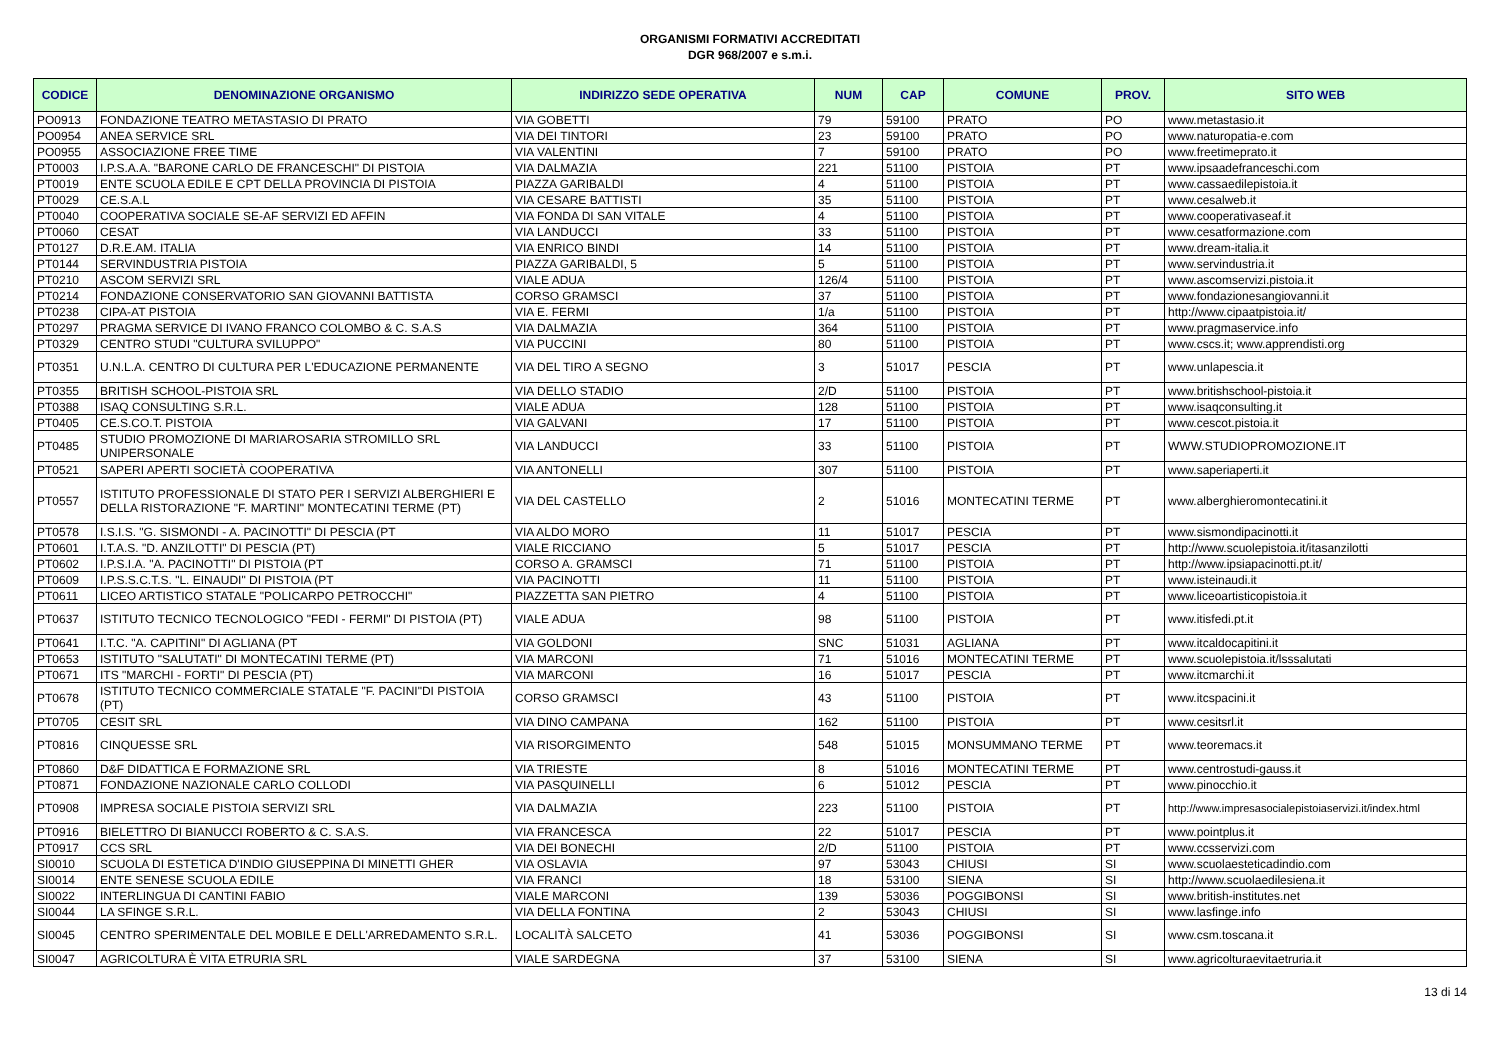ORGANISMI FORMATIVI ACCREDITATI
DGR 968/2007 e s.m.i.
| CODICE | DENOMINAZIONE ORGANISMO | INDIRIZZO SEDE OPERATIVA | NUM | CAP | COMUNE | PROV. | SITO WEB |
| --- | --- | --- | --- | --- | --- | --- | --- |
| PO0913 | FONDAZIONE TEATRO METASTASIO DI PRATO | VIA GOBETTI | 79 | 59100 | PRATO | PO | www.metastasio.it |
| PO0954 | ANEA SERVICE SRL | VIA DEI TINTORI | 23 | 59100 | PRATO | PO | www.naturopatia-e.com |
| PO0955 | ASSOCIAZIONE FREE TIME | VIA VALENTINI | 7 | 59100 | PRATO | PO | www.freetimeprato.it |
| PT0003 | I.P.S.A.A. "BARONE CARLO DE FRANCESCHI" DI PISTOIA | VIA DALMAZIA | 221 | 51100 | PISTOIA | PT | www.ipsaadefranceschi.com |
| PT0019 | ENTE SCUOLA EDILE E CPT DELLA PROVINCIA DI PISTOIA | PIAZZA GARIBALDI | 4 | 51100 | PISTOIA | PT | www.cassaedilepistoia.it |
| PT0029 | CE.S.A.L | VIA CESARE BATTISTI | 35 | 51100 | PISTOIA | PT | www.cesalweb.it |
| PT0040 | COOPERATIVA SOCIALE SE-AF SERVIZI ED AFFIN | VIA FONDA DI SAN VITALE | 4 | 51100 | PISTOIA | PT | www.cooperativaseaf.it |
| PT0060 | CESAT | VIA LANDUCCI | 33 | 51100 | PISTOIA | PT | www.cesatformazione.com |
| PT0127 | D.R.E.AM. ITALIA | VIA ENRICO BINDI | 14 | 51100 | PISTOIA | PT | www.dream-italia.it |
| PT0144 | SERVINDUSTRIA PISTOIA | PIAZZA GARIBALDI, 5 | 5 | 51100 | PISTOIA | PT | www.servindustria.it |
| PT0210 | ASCOM SERVIZI SRL | VIALE ADUA | 126/4 | 51100 | PISTOIA | PT | www.ascomservizi.pistoia.it |
| PT0214 | FONDAZIONE CONSERVATORIO SAN GIOVANNI BATTISTA | CORSO GRAMSCI | 37 | 51100 | PISTOIA | PT | www.fondazionesangiovanni.it |
| PT0238 | CIPA-AT PISTOIA | VIA E. FERMI | 1/a | 51100 | PISTOIA | PT | http://www.cipaatpistoia.it/ |
| PT0297 | PRAGMA SERVICE DI IVANO FRANCO COLOMBO & C. S.A.S | VIA DALMAZIA | 364 | 51100 | PISTOIA | PT | www.pragmaservice.info |
| PT0329 | CENTRO STUDI "CULTURA SVILUPPO" | VIA PUCCINI | 80 | 51100 | PISTOIA | PT | www.cscs.it; www.apprendisti.org |
| PT0351 | U.N.L.A. CENTRO DI CULTURA PER L'EDUCAZIONE PERMANENTE | VIA DEL TIRO A SEGNO | 3 | 51017 | PESCIA | PT | www.unlapescia.it |
| PT0355 | BRITISH SCHOOL-PISTOIA SRL | VIA DELLO STADIO | 2/D | 51100 | PISTOIA | PT | www.britishschool-pistoia.it |
| PT0388 | ISAQ CONSULTING S.R.L. | VIALE ADUA | 128 | 51100 | PISTOIA | PT | www.isaqconsulting.it |
| PT0405 | CE.S.CO.T. PISTOIA | VIA GALVANI | 17 | 51100 | PISTOIA | PT | www.cescot.pistoia.it |
| PT0485 | STUDIO PROMOZIONE DI MARIAROSARIA STROMILLO SRL UNIPERSONALE | VIA LANDUCCI | 33 | 51100 | PISTOIA | PT | WWW.STUDIOPROMOZIONE.IT |
| PT0521 | SAPERI APERTI SOCIETÀ COOPERATIVA | VIA ANTONELLI | 307 | 51100 | PISTOIA | PT | www.saperiaperti.it |
| PT0557 | ISTITUTO PROFESSIONALE DI STATO PER I SERVIZI ALBERGHIERI E DELLA RISTORAZIONE "F. MARTINI" MONTECATINI TERME (PT) | VIA DEL CASTELLO | 2 | 51016 | MONTECATINI TERME | PT | www.alberghieromontecatini.it |
| PT0578 | I.S.I.S. "G. SISMONDI - A. PACINOTTI" DI PESCIA (PT | VIA ALDO MORO | 11 | 51017 | PESCIA | PT | www.sismondipacinotti.it |
| PT0601 | I.T.A.S. "D. ANZILOTTI" DI PESCIA (PT) | VIALE RICCIANO | 5 | 51017 | PESCIA | PT | http://www.scuolepistoia.it/itasanzilotti |
| PT0602 | I.P.S.I.A. "A. PACINOTTI" DI PISTOIA (PT | CORSO A. GRAMSCI | 71 | 51100 | PISTOIA | PT | http://www.ipsiapacinotti.pt.it/ |
| PT0609 | I.P.S.S.C.T.S. "L. EINAUDI" DI PISTOIA (PT | VIA PACINOTTI | 11 | 51100 | PISTOIA | PT | www.isteinaudi.it |
| PT0611 | LICEO ARTISTICO STATALE "POLICARPO PETROCCHI" | PIAZZETTA SAN PIETRO | 4 | 51100 | PISTOIA | PT | www.liceoartisticopistoia.it |
| PT0637 | ISTITUTO TECNICO TECNOLOGICO "FEDI - FERMI" DI PISTOIA (PT) | VIALE ADUA | 98 | 51100 | PISTOIA | PT | www.itisfedi.pt.it |
| PT0641 | I.T.C. "A. CAPITINI" DI AGLIANA (PT | VIA GOLDONI | SNC | 51031 | AGLIANA | PT | www.itcaldocapitini.it |
| PT0653 | ISTITUTO "SALUTATI" DI MONTECATINI TERME (PT) | VIA MARCONI | 71 | 51016 | MONTECATINI TERME | PT | www.scuolepistoia.it/lsssalutati |
| PT0671 | ITS "MARCHI - FORTI" DI PESCIA (PT) | VIA MARCONI | 16 | 51017 | PESCIA | PT | www.itcmarchi.it |
| PT0678 | ISTITUTO TECNICO COMMERCIALE STATALE "F. PACINI"DI PISTOIA (PT) | CORSO GRAMSCI | 43 | 51100 | PISTOIA | PT | www.itcspacini.it |
| PT0705 | CESIT SRL | VIA DINO CAMPANA | 162 | 51100 | PISTOIA | PT | www.cesitsrl.it |
| PT0816 | CINQUESSE SRL | VIA RISORGIMENTO | 548 | 51015 | MONSUMMANO TERME | PT | www.teoremacs.it |
| PT0860 | D&F DIDATTICA E FORMAZIONE SRL | VIA TRIESTE | 8 | 51016 | MONTECATINI TERME | PT | www.centrostudi-gauss.it |
| PT0871 | FONDAZIONE NAZIONALE CARLO COLLODI | VIA PASQUINELLI | 6 | 51012 | PESCIA | PT | www.pinocchio.it |
| PT0908 | IMPRESA SOCIALE PISTOIA SERVIZI SRL | VIA DALMAZIA | 223 | 51100 | PISTOIA | PT | http://www.impresasocialepistoiaservizi.it/index.html |
| PT0916 | BIELETTRO DI BIANUCCI ROBERTO & C. S.A.S. | VIA FRANCESCA | 22 | 51017 | PESCIA | PT | www.pointplus.it |
| PT0917 | CCS SRL | VIA DEI BONECHI | 2/D | 51100 | PISTOIA | PT | www.ccsservizi.com |
| SI0010 | SCUOLA DI ESTETICA D'INDIO GIUSEPPINA DI MINETTI GHER | VIA OSLAVIA | 97 | 53043 | CHIUSI | SI | www.scuolaesteticadindio.com |
| SI0014 | ENTE SENESE SCUOLA EDILE | VIA FRANCI | 18 | 53100 | SIENA | SI | http://www.scuolaedilesiena.it |
| SI0022 | INTERLINGUA DI CANTINI FABIO | VIALE MARCONI | 139 | 53036 | POGGIBONSI | SI | www.british-institutes.net |
| SI0044 | LA SFINGE S.R.L. | VIA DELLA FONTINA | 2 | 53043 | CHIUSI | SI | www.lasfinge.info |
| SI0045 | CENTRO SPERIMENTALE DEL MOBILE E DELL'ARREDAMENTO S.R.L. | LOCALITÀ SALCETO | 41 | 53036 | POGGIBONSI | SI | www.csm.toscana.it |
| SI0047 | AGRICOLTURA È VITA ETRURIA SRL | VIALE SARDEGNA | 37 | 53100 | SIENA | SI | www.agricolturaevitaetruria.it |
13 di 14